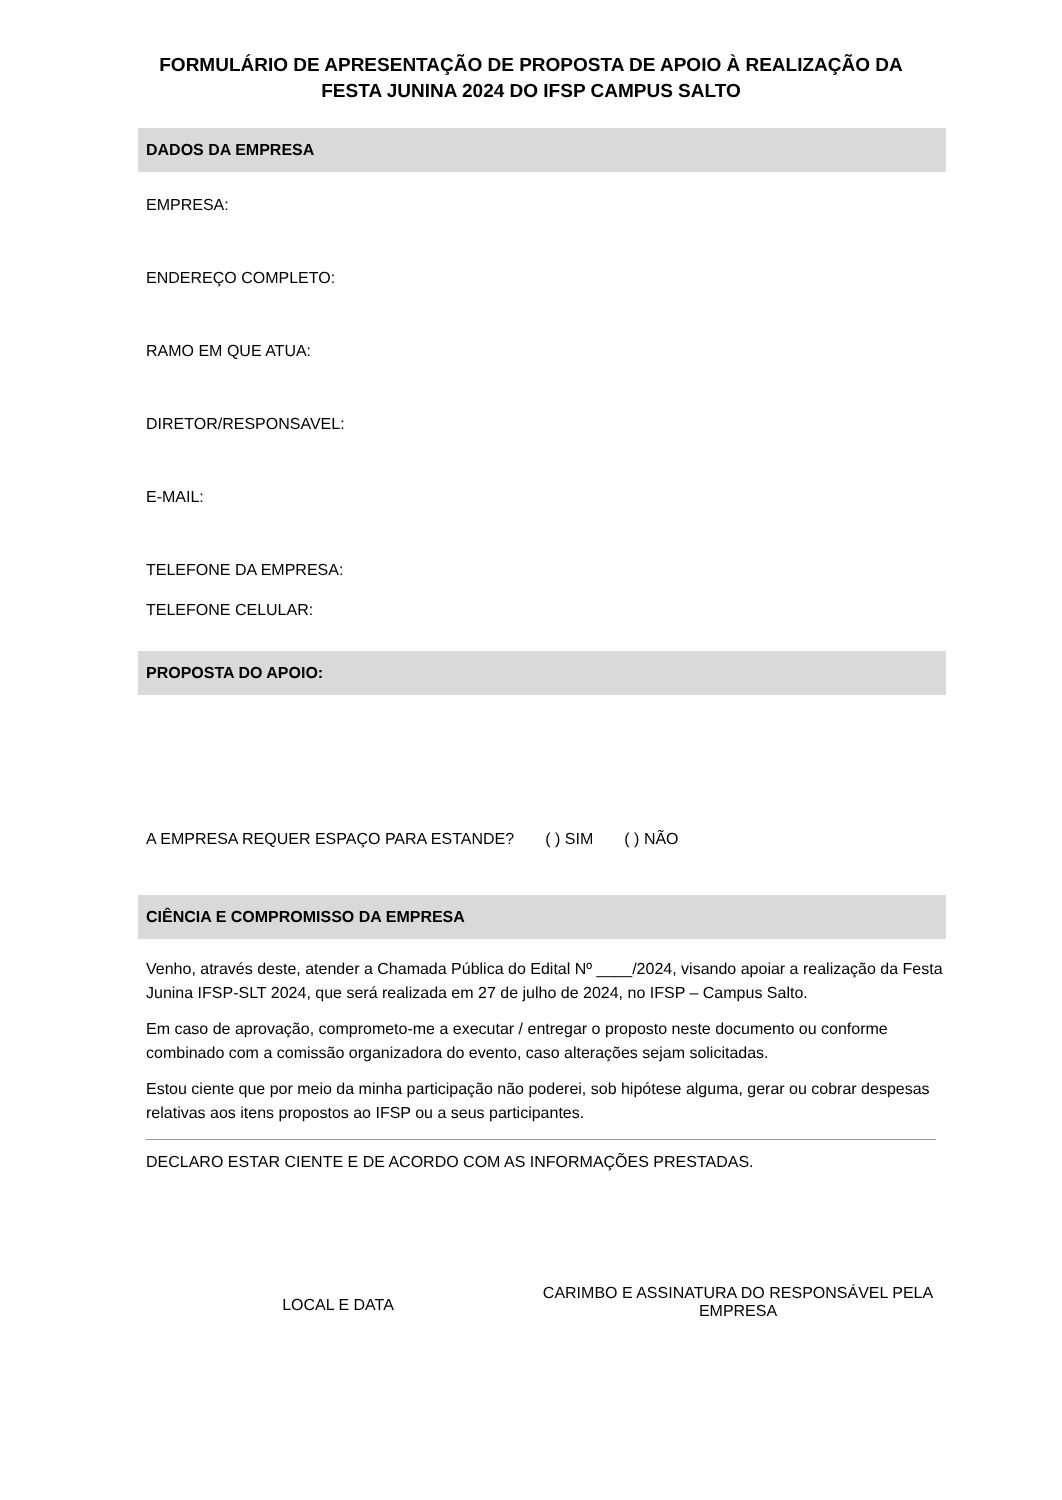FORMULÁRIO DE APRESENTAÇÃO DE PROPOSTA DE APOIO À REALIZAÇÃO DA
FESTA JUNINA 2024 DO IFSP CAMPUS SALTO
DADOS DA EMPRESA
EMPRESA:
ENDEREÇO COMPLETO:
RAMO EM QUE ATUA:
DIRETOR/RESPONSAVEL:
E-MAIL:
TELEFONE DA EMPRESA:
TELEFONE CELULAR:
PROPOSTA DO APOIO:
A EMPRESA REQUER ESPAÇO PARA ESTANDE? ( ) SIM ( ) NÃO
CIÊNCIA E COMPROMISSO DA EMPRESA
Venho, através deste, atender a Chamada Pública do Edital Nº ____/2024, visando apoiar a realização da Festa Junina IFSP-SLT 2024, que será realizada em 27 de julho de 2024, no IFSP – Campus Salto.
Em caso de aprovação, comprometo-me a executar / entregar o proposto neste documento ou conforme combinado com a comissão organizadora do evento, caso alterações sejam solicitadas.
Estou ciente que por meio da minha participação não poderei, sob hipótese alguma, gerar ou cobrar despesas relativas aos itens propostos ao IFSP ou a seus participantes.
DECLARO ESTAR CIENTE E DE ACORDO COM AS INFORMAÇÕES PRESTADAS.
LOCAL E DATA
CARIMBO E ASSINATURA DO RESPONSÁVEL PELA EMPRESA